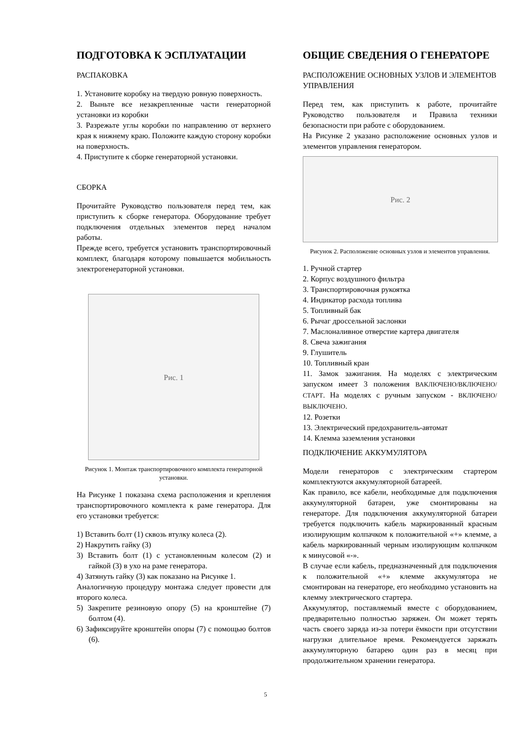ПОДГОТОВКА К ЭСПЛУАТАЦИИ
РАСПАКОВКА
1. Установите коробку на твердую ровную поверхность.
2. Выньте все незакрепленные части генераторной установки из коробки
3. Разрежьте углы коробки по направлению от верхнего края к нижнему краю. Положите каждую сторону коробки на поверхность.
4. Приступите к сборке генераторной установки.
СБОРКА
Прочитайте Руководство пользователя перед тем, как приступить к сборке генератора. Оборудование требует подключения отдельных элементов перед началом работы.
Прежде всего, требуется установить транспортировочный комплект, благодаря которому повышается мобильность электрогенераторной установки.
Рис. 1
Рисунок 1. Монтаж транспортировочного комплекта генераторной установки.
На Рисунке 1 показана схема расположения и крепления транспортировочного комплекта к раме генератора. Для его установки требуется:
1) Вставить болт (1) сквозь втулку колеса (2).
2) Накрутить гайку (3)
3) Вставить болт (1) с установленным колесом (2) и гайкой (3) в ухо на раме генератора.
4) Затянуть гайку (3) как показано на Рисунке 1.
Аналогичную процедуру монтажа следует провести для второго колеса.
5) Закрепите резиновую опору (5) на кронштейне (7) болтом (4).
6) Зафиксируйте кронштейн опоры (7) с помощью болтов (6).
ОБЩИЕ СВЕДЕНИЯ О ГЕНЕРАТОРЕ
РАСПОЛОЖЕНИЕ ОСНОВНЫХ УЗЛОВ И ЭЛЕМЕНТОВ УПРАВЛЕНИЯ
Перед тем, как приступить к работе, прочитайте Руководство пользователя и Правила техники безопасности при работе с оборудованием.
На Рисунке 2 указано расположение основных узлов и элементов управления генератором.
Рис. 2
Рисунок 2. Расположение основных узлов и элементов управления.
1. Ручной стартер
2. Корпус воздушного фильтра
3. Транспортировочная рукоятка
4. Индикатор расхода топлива
5. Топливный бак
6. Рычаг дроссельной заслонки
7. Маслоналивное отверстие картера двигателя
8. Свеча зажигания
9. Глушитель
10. Топливный кран
11. Замок зажигания. На моделях с электрическим запуском имеет 3 положения ВАКЛЮЧЕНО/ВКЛЮЧЕНО/СТАРТ. На моделях с ручным запуском - ВКЛЮЧЕНО/ВЫКЛЮЧЕНО.
12. Розетки
13. Электрический предохранитель-автомат
14. Клемма заземления установки
ПОДКЛЮЧЕНИЕ АККУМУЛЯТОРА
Модели генераторов с электрическим стартером комплектуются аккумуляторной батареей.
Как правило, все кабели, необходимые для подключения аккумуляторной батареи, уже смонтированы на генераторе. Для подключения аккумуляторной батареи требуется подключить кабель маркированный красным изолирующим колпачком к положительной «+» клемме, а кабель маркированный черным изолирующим колпачком к минусовой «-».
В случае если кабель, предназначенный для подключения к положительной «+» клемме аккумулятора не смонтирован на генераторе, его необходимо установить на клемму электрического стартера.
Аккумулятор, поставляемый вместе с оборудованием, предварительно полностью заряжен. Он может терять часть своего заряда из-за потери ёмкости при отсутствии нагрузки длительное время. Рекомендуется заряжать аккумуляторную батарею один раз в месяц при продолжительном хранении генератора.
5